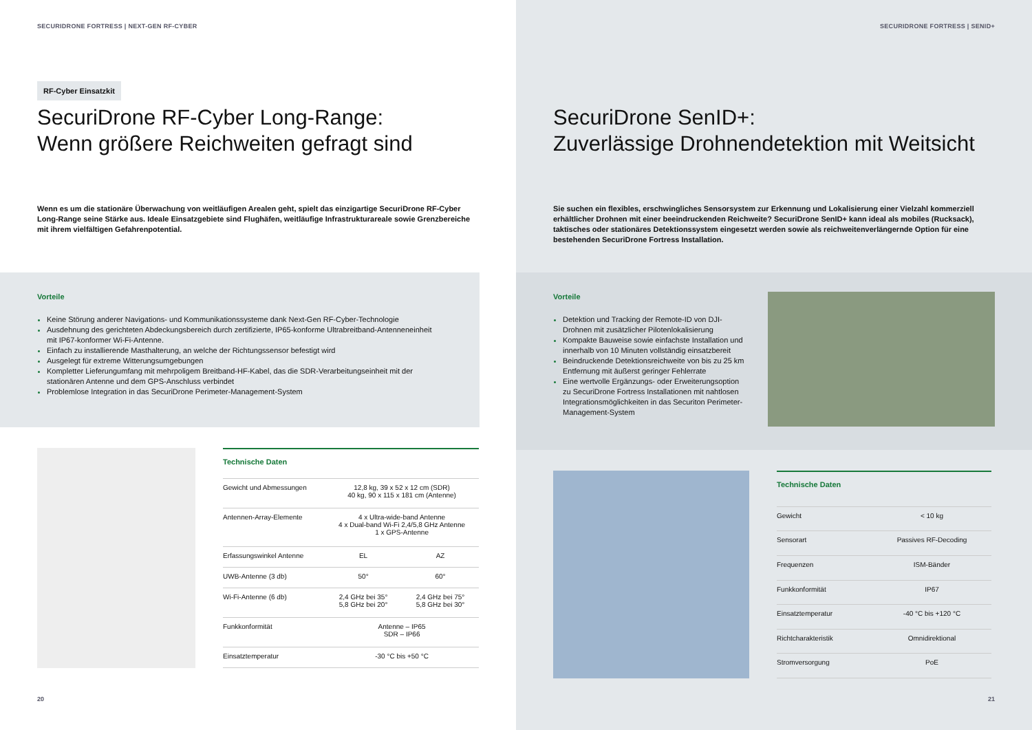SECURIDRONE FORTRESS | NEXT-GEN RF-CYBER
RF-Cyber Einsatzkit
SecuriDrone RF-Cyber Long-Range:
Wenn größere Reichweiten gefragt sind
Wenn es um die stationäre Überwachung von weitläufigen Arealen geht, spielt das einzigartige SecuriDrone RF-Cyber Long-Range seine Stärke aus. Ideale Einsatzgebiete sind Flughäfen, weitläufige Infrastrukturareale sowie Grenzbereiche mit ihrem vielfältigen Gefahrenpotential.
Vorteile
Keine Störung anderer Navigations- und Kommunikationssysteme dank Next-Gen RF-Cyber-Technologie
Ausdehnung des gerichteten Abdeckungsbereich durch zertifizierte, IP65-konforme Ultrabreitband-Antenneneinheit mit IP67-konformer Wi-Fi-Antenne.
Einfach zu installierende Masthalterung, an welche der Richtungssensor befestigt wird
Ausgelegt für extreme Witterungsumgebungen
Kompletter Lieferungumfang mit mehrpoligem Breitband-HF-Kabel, das die SDR-Verarbeitungseinheit mit der stationären Antenne und dem GPS-Anschluss verbindet
Problemlose Integration in das SecuriDrone Perimeter-Management-System
| Technische Daten | | |
| --- | --- | --- |
| Gewicht und Abmessungen | 12,8 kg, 39 x 52 x 12 cm (SDR) 40 kg, 90 x 115 x 181 cm (Antenne) | |
| Antennen-Array-Elemente | 4 x Ultra-wide-band Antenne 4 x Dual-band Wi-Fi 2,4/5,8 GHz Antenne 1 x GPS-Antenne | |
| Erfassungswinkel Antenne | EL | AZ |
| UWB-Antenne (3 db) | 50° | 60° |
| Wi-Fi-Antenne (6 db) | 2,4 GHz bei 35° 5,8 GHz bei 20° | 2,4 GHz bei 75° 5,8 GHz bei 30° |
| Funkkonformität | Antenne – IP65 SDR – IP66 | |
| Einsatztemperatur | -30 °C bis +50 °C | |
20
SECURIDRONE FORTRESS | SENID+
SecuriDrone SenID+:
Zuverlässige Drohnendetektion mit Weitsicht
Sie suchen ein flexibles, erschwingliches Sensorsystem zur Erkennung und Lokalisierung einer Vielzahl kommerziell erhältlicher Drohnen mit einer beeindruckenden Reichweite? SecuriDrone SenID+ kann ideal als mobiles (Rucksack), taktisches oder stationäres Detektionssystem eingesetzt werden sowie als reichweitenverlängernde Option für eine bestehenden SecuriDrone Fortress Installation.
Vorteile
Detektion und Tracking der Remote-ID von DJI-Drohnen mit zusätzlicher Pilotenlokalisierung
Kompakte Bauweise sowie einfachste Installation und innerhalb von 10 Minuten vollständig einsatzbereit
Beindruckende Detektionsreichweite von bis zu 25 km Entfernung mit äußerst geringer Fehlerrate
Eine wertvolle Ergänzungs- oder Erweiterungsoption zu SecuriDrone Fortress Installationen mit nahtlosen Integrationsmöglichkeiten in das Securiton Perimeter-Management-System
| Technische Daten | |
| --- | --- |
| Gewicht | < 10 kg |
| Sensorart | Passives RF-Decoding |
| Frequenzen | ISM-Bänder |
| Funkkonformität | IP67 |
| Einsatztemperatur | -40 °C bis +120 °C |
| Richtcharakteristik | Omnidirektional |
| Stromversorgung | PoE |
21